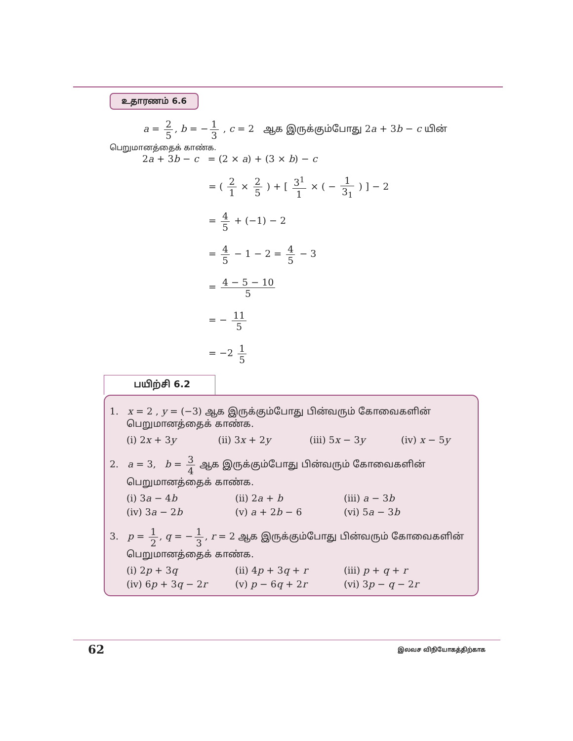உதாரணம் 6.6
a = 2 5, b = − 1 3 , c = 2 ஆக இருக்கும்போது 2a + 3b − c யின்
பெறுமானத்தைக் காண்க.
2a + 3b − c = (2 × a) + (3 × b) − c
= ( 2 1 × 2 5 ) + [ 3<sup>1</sup> 1 × ( − 1 3<sub>1</sub> ) ] − 2
= 4 5 + (−1) − 2
= 4 5 − 1 − 2 = 4 5 − 3
= 4 − 5 − 10 5
= − 11 5
= −2 1 5
பயிற்சி 6.2
1. x = 2 , y = (−3) ஆக இருக்கும்போது பின்வரும் கோவைகளின்
பெறுமானத்தைக் காண்க.
(i) 2x + 3y (ii) 3x + 2y (iii) 5x − 3y (iv) x − 5y
2. a = 3, b = 3 4 ஆக இருக்கும்போது பின்வரும் கோவைகளின்
பெறுமானத்தைக் காண்க.
(i) 3a − 4b (ii) 2a + b (iii) a − 3b
(iv) 3a − 2b (v) a + 2b − 6 (vi) 5a − 3b
3. p = 1 2, q = − 1 3, r = 2 ஆக இருக்கும்போது பின்வரும் கோவைகளின்
பெறுமானத்தைக் காண்க.
(i) 2p + 3q (ii) 4p + 3q + r (iii) p + q + r
(iv) 6p + 3q − 2r (v) p − 6q + 2r (vi) 3p − q − 2r
62 இலவச விநியோகத்திற்காக